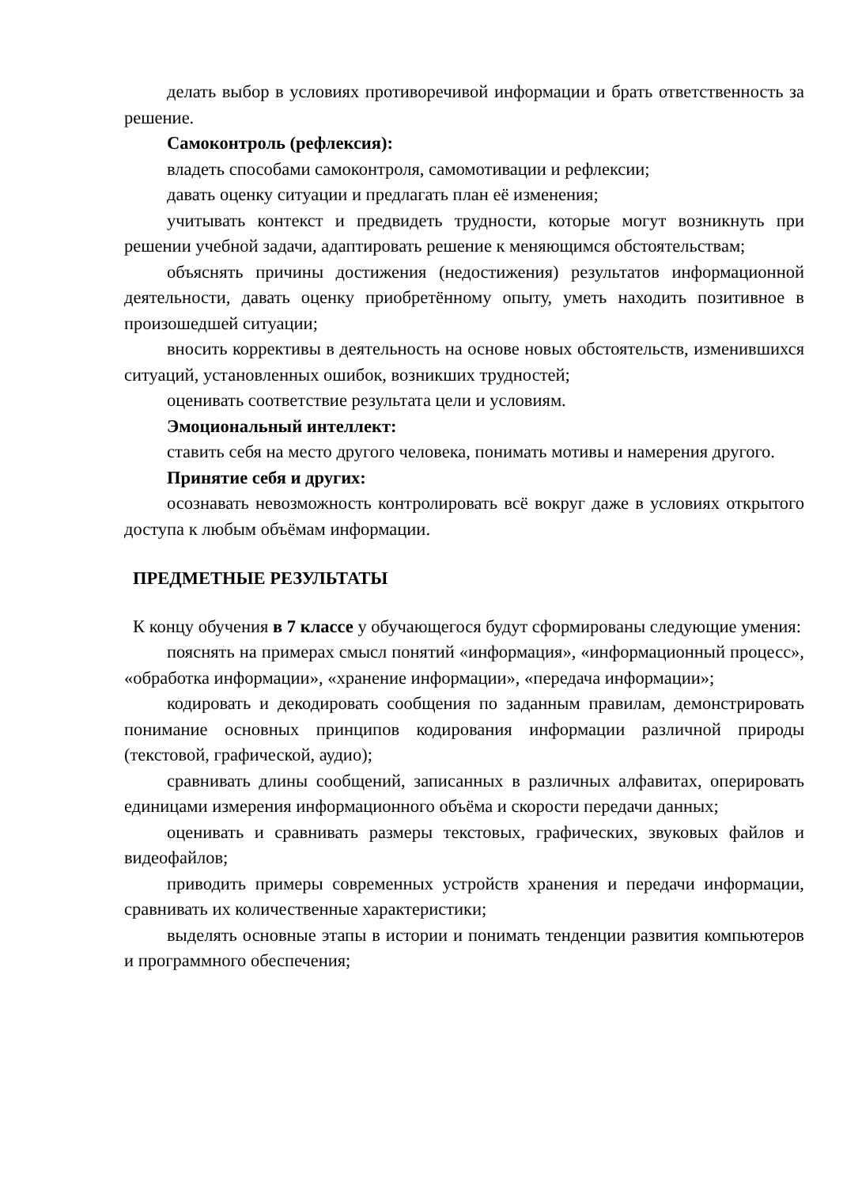делать выбор в условиях противоречивой информации и брать ответственность за решение.
Самоконтроль (рефлексия):
владеть способами самоконтроля, самомотивации и рефлексии;
давать оценку ситуации и предлагать план её изменения;
учитывать контекст и предвидеть трудности, которые могут возникнуть при решении учебной задачи, адаптировать решение к меняющимся обстоятельствам;
объяснять причины достижения (недостижения) результатов информационной деятельности, давать оценку приобретённому опыту, уметь находить позитивное в произошедшей ситуации;
вносить коррективы в деятельность на основе новых обстоятельств, изменившихся ситуаций, установленных ошибок, возникших трудностей;
оценивать соответствие результата цели и условиям.
Эмоциональный интеллект:
ставить себя на место другого человека, понимать мотивы и намерения другого.
Принятие себя и других:
осознавать невозможность контролировать всё вокруг даже в условиях открытого доступа к любым объёмам информации.
ПРЕДМЕТНЫЕ РЕЗУЛЬТАТЫ
К концу обучения в 7 классе у обучающегося будут сформированы следующие умения:
пояснять на примерах смысл понятий «информация», «информационный процесс», «обработка информации», «хранение информации», «передача информации»;
кодировать и декодировать сообщения по заданным правилам, демонстрировать понимание основных принципов кодирования информации различной природы (текстовой, графической, аудио);
сравнивать длины сообщений, записанных в различных алфавитах, оперировать единицами измерения информационного объёма и скорости передачи данных;
оценивать и сравнивать размеры текстовых, графических, звуковых файлов и видеофайлов;
приводить примеры современных устройств хранения и передачи информации, сравнивать их количественные характеристики;
выделять основные этапы в истории и понимать тенденции развития компьютеров и программного обеспечения;